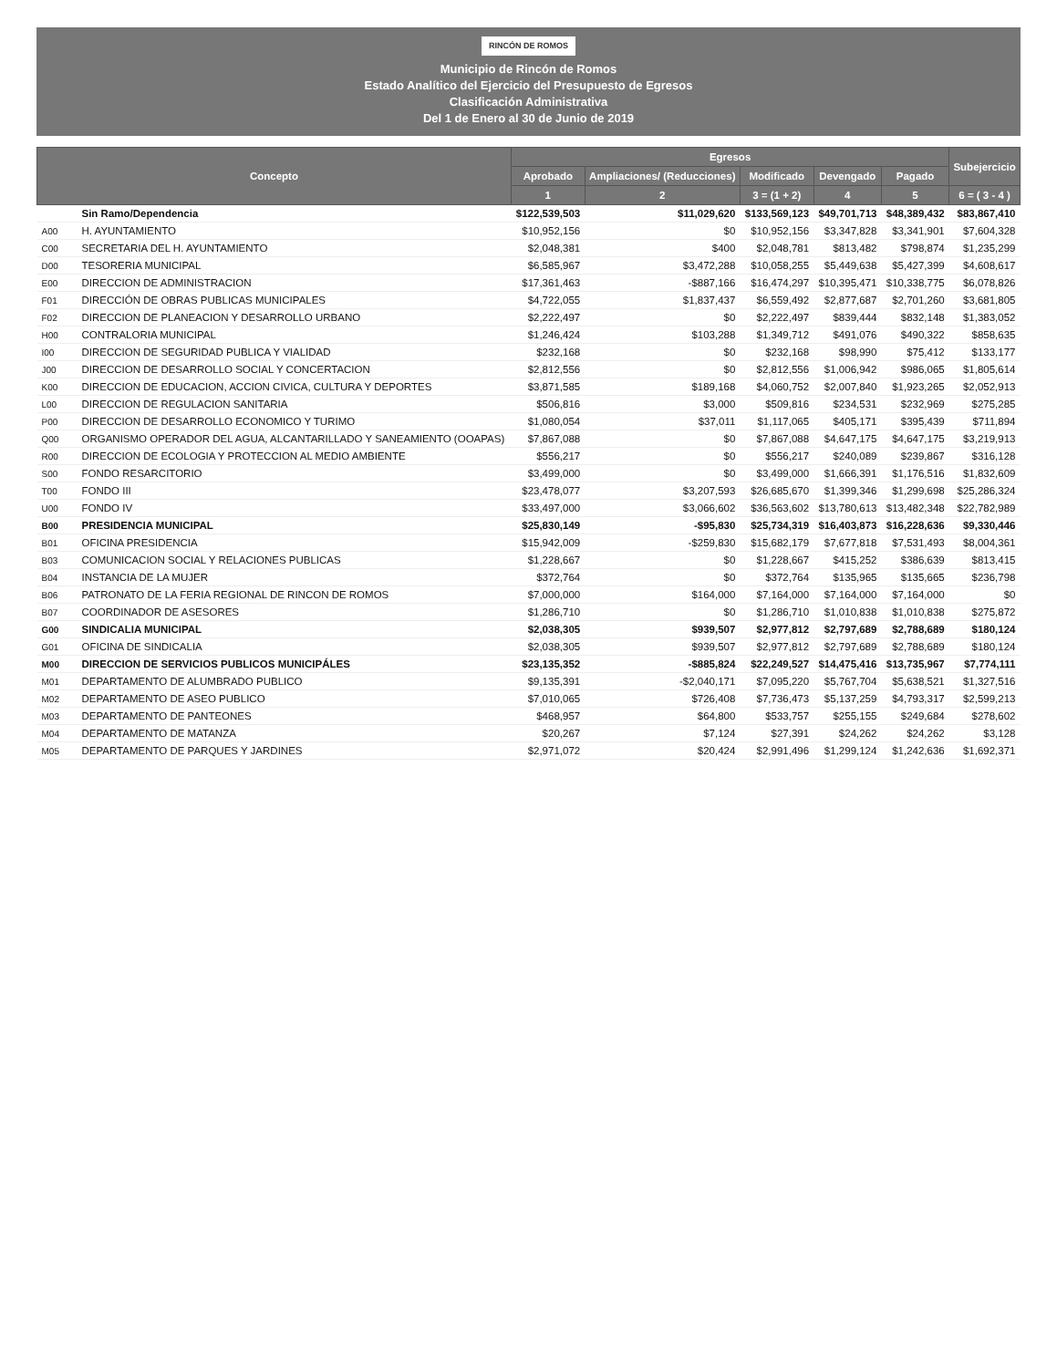RINCÓN DE ROMOS
Municipio de Rincón de Romos
Estado Analítico del Ejercicio del Presupuesto de Egresos
Clasificación Administrativa
Del 1 de Enero al 30 de Junio de 2019
| Concepto | | Egresos | | | | | Subejercicio |
| --- | --- | --- | --- | --- | --- | --- | --- |
| | | Aprobado | Ampliaciones/ (Reducciones) | Modificado | Devengado | Pagado | |
| | | 1 | 2 | 3 = (1 + 2) | 4 | 5 | 6 = ( 3 - 4 ) |
| | Sin Ramo/Dependencia | $122,539,503 | $11,029,620 | $133,569,123 | $49,701,713 | $48,389,432 | $83,867,410 |
| A00 | H. AYUNTAMIENTO | $10,952,156 | $0 | $10,952,156 | $3,347,828 | $3,341,901 | $7,604,328 |
| C00 | SECRETARIA DEL H. AYUNTAMIENTO | $2,048,381 | $400 | $2,048,781 | $813,482 | $798,874 | $1,235,299 |
| D00 | TESORERIA MUNICIPAL | $6,585,967 | $3,472,288 | $10,058,255 | $5,449,638 | $5,427,399 | $4,608,617 |
| E00 | DIRECCION DE ADMINISTRACION | $17,361,463 | -$887,166 | $16,474,297 | $10,395,471 | $10,338,775 | $6,078,826 |
| F01 | DIRECCIÓN DE OBRAS PUBLICAS MUNICIPALES | $4,722,055 | $1,837,437 | $6,559,492 | $2,877,687 | $2,701,260 | $3,681,805 |
| F02 | DIRECCION DE PLANEACION Y DESARROLLO URBANO | $2,222,497 | $0 | $2,222,497 | $839,444 | $832,148 | $1,383,052 |
| H00 | CONTRALORIA MUNICIPAL | $1,246,424 | $103,288 | $1,349,712 | $491,076 | $490,322 | $858,635 |
| I00 | DIRECCION DE SEGURIDAD PUBLICA Y VIALIDAD | $232,168 | $0 | $232,168 | $98,990 | $75,412 | $133,177 |
| J00 | DIRECCION DE DESARROLLO SOCIAL Y CONCERTACION | $2,812,556 | $0 | $2,812,556 | $1,006,942 | $986,065 | $1,805,614 |
| K00 | DIRECCION DE EDUCACION, ACCION CIVICA, CULTURA Y DEPORTES | $3,871,585 | $189,168 | $4,060,752 | $2,007,840 | $1,923,265 | $2,052,913 |
| L00 | DIRECCION DE REGULACION SANITARIA | $506,816 | $3,000 | $509,816 | $234,531 | $232,969 | $275,285 |
| P00 | DIRECCION DE DESARROLLO ECONOMICO Y TURIMO | $1,080,054 | $37,011 | $1,117,065 | $405,171 | $395,439 | $711,894 |
| Q00 | ORGANISMO OPERADOR DEL AGUA, ALCANTARILLADO Y SANEAMIENTO (OOAPAS) | $7,867,088 | $0 | $7,867,088 | $4,647,175 | $4,647,175 | $3,219,913 |
| R00 | DIRECCION DE ECOLOGIA Y PROTECCION AL MEDIO AMBIENTE | $556,217 | $0 | $556,217 | $240,089 | $239,867 | $316,128 |
| S00 | FONDO RESARCITORIO | $3,499,000 | $0 | $3,499,000 | $1,666,391 | $1,176,516 | $1,832,609 |
| T00 | FONDO III | $23,478,077 | $3,207,593 | $26,685,670 | $1,399,346 | $1,299,698 | $25,286,324 |
| U00 | FONDO IV | $33,497,000 | $3,066,602 | $36,563,602 | $13,780,613 | $13,482,348 | $22,782,989 |
| B00 | PRESIDENCIA MUNICIPAL | $25,830,149 | -$95,830 | $25,734,319 | $16,403,873 | $16,228,636 | $9,330,446 |
| B01 | OFICINA PRESIDENCIA | $15,942,009 | -$259,830 | $15,682,179 | $7,677,818 | $7,531,493 | $8,004,361 |
| B03 | COMUNICACION SOCIAL Y RELACIONES PUBLICAS | $1,228,667 | $0 | $1,228,667 | $415,252 | $386,639 | $813,415 |
| B04 | INSTANCIA DE LA MUJER | $372,764 | $0 | $372,764 | $135,965 | $135,665 | $236,798 |
| B06 | PATRONATO DE LA FERIA REGIONAL DE RINCON DE ROMOS | $7,000,000 | $164,000 | $7,164,000 | $7,164,000 | $7,164,000 | $0 |
| B07 | COORDINADOR DE ASESORES | $1,286,710 | $0 | $1,286,710 | $1,010,838 | $1,010,838 | $275,872 |
| G00 | SINDICALIA MUNICIPAL | $2,038,305 | $939,507 | $2,977,812 | $2,797,689 | $2,788,689 | $180,124 |
| G01 | OFICINA DE SINDICALIA | $2,038,305 | $939,507 | $2,977,812 | $2,797,689 | $2,788,689 | $180,124 |
| M00 | DIRECCION DE SERVICIOS PUBLICOS MUNICIPÁLES | $23,135,352 | -$885,824 | $22,249,527 | $14,475,416 | $13,735,967 | $7,774,111 |
| M01 | DEPARTAMENTO DE ALUMBRADO PUBLICO | $9,135,391 | -$2,040,171 | $7,095,220 | $5,767,704 | $5,638,521 | $1,327,516 |
| M02 | DEPARTAMENTO DE ASEO PUBLICO | $7,010,065 | $726,408 | $7,736,473 | $5,137,259 | $4,793,317 | $2,599,213 |
| M03 | DEPARTAMENTO DE PANTEONES | $468,957 | $64,800 | $533,757 | $255,155 | $249,684 | $278,602 |
| M04 | DEPARTAMENTO DE MATANZA | $20,267 | $7,124 | $27,391 | $24,262 | $24,262 | $3,128 |
| M05 | DEPARTAMENTO DE PARQUES Y JARDINES | $2,971,072 | $20,424 | $2,991,496 | $1,299,124 | $1,242,636 | $1,692,371 |